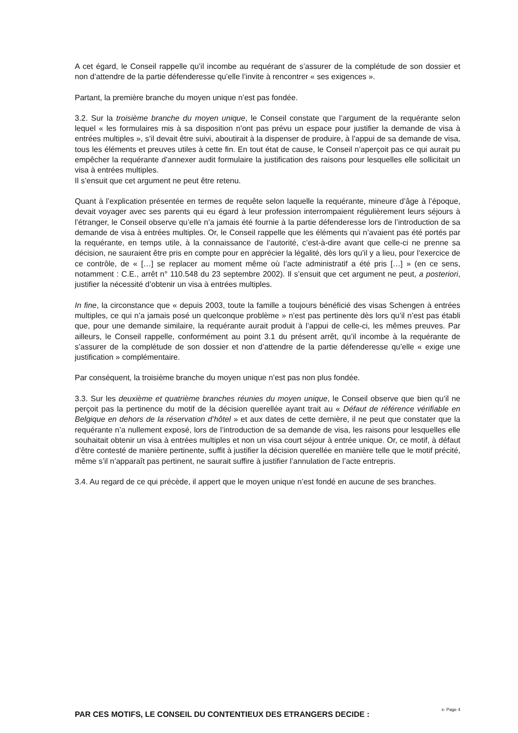A cet égard, le Conseil rappelle qu’il incombe au requérant de s’assurer de la complétude de son dossier et non d’attendre de la partie défenderesse qu’elle l’invite à rencontrer « ses exigences ».
Partant, la première branche du moyen unique n’est pas fondée.
3.2. Sur la troisième branche du moyen unique, le Conseil constate que l’argument de la requérante selon lequel « les formulaires mis à sa disposition n’ont pas prévu un espace pour justifier la demande de visa à entrées multiples », s’il devait être suivi, aboutirait à la dispenser de produire, à l’appui de sa demande de visa, tous les éléments et preuves utiles à cette fin. En tout état de cause, le Conseil n’aperçoit pas ce qui aurait pu empêcher la requérante d’annexer audit formulaire la justification des raisons pour lesquelles elle sollicitait un visa à entrées multiples.
Il s’ensuit que cet argument ne peut être retenu.
Quant à l’explication présentée en termes de requête selon laquelle la requérante, mineure d’âge à l’époque, devait voyager avec ses parents qui eu égard à leur profession interrompaient régulièrement leurs séjours à l’étranger, le Conseil observe qu’elle n’a jamais été fournie à la partie défenderesse lors de l’introduction de sa demande de visa à entrées multiples. Or, le Conseil rappelle que les éléments qui n’avaient pas été portés par la requérante, en temps utile, à la connaissance de l’autorité, c’est-à-dire avant que celle-ci ne prenne sa décision, ne sauraient être pris en compte pour en apprécier la légalité, dès lors qu’il y a lieu, pour l’exercice de ce contrôle, de « […] se replacer au moment même où l’acte administratif a été pris […] » (en ce sens, notamment : C.E., arrêt n° 110.548 du 23 septembre 2002). Il s’ensuit que cet argument ne peut, a posteriori, justifier la nécessité d’obtenir un visa à entrées multiples.
In fine, la circonstance que « depuis 2003, toute la famille a toujours bénéficié des visas Schengen à entrées multiples, ce qui n’a jamais posé un quelconque problème » n’est pas pertinente dès lors qu’il n’est pas établi que, pour une demande similaire, la requérante aurait produit à l’appui de celle-ci, les mêmes preuves. Par ailleurs, le Conseil rappelle, conformément au point 3.1 du présent arrêt, qu’il incombe à la requérante de s’assurer de la complétude de son dossier et non d’attendre de la partie défenderesse qu’elle « exige une justification » complémentaire.
Par conséquent, la troisième branche du moyen unique n’est pas non plus fondée.
3.3. Sur les deuxième et quatrième branches réunies du moyen unique, le Conseil observe que bien qu’il ne perçoit pas la pertinence du motif de la décision querellée ayant trait au « Défaut de référence vérifiable en Belgique en dehors de la réservation d’hôtel » et aux dates de cette dernière, il ne peut que constater que la requérante n’a nullement exposé, lors de l’introduction de sa demande de visa, les raisons pour lesquelles elle souhaitait obtenir un visa à entrées multiples et non un visa court séjour à entrée unique. Or, ce motif, à défaut d’être contesté de manière pertinente, suffit à justifier la décision querellée en manière telle que le motif précité, même s’il n’apparaît pas pertinent, ne saurait suffire à justifier l’annulation de l’acte entrepris.
3.4. Au regard de ce qui précède, il appert que le moyen unique n’est fondé en aucune de ses branches.
PAR CES MOTIFS, LE CONSEIL DU CONTENTIEUX DES ETRANGERS DECIDE :
x- Page 4